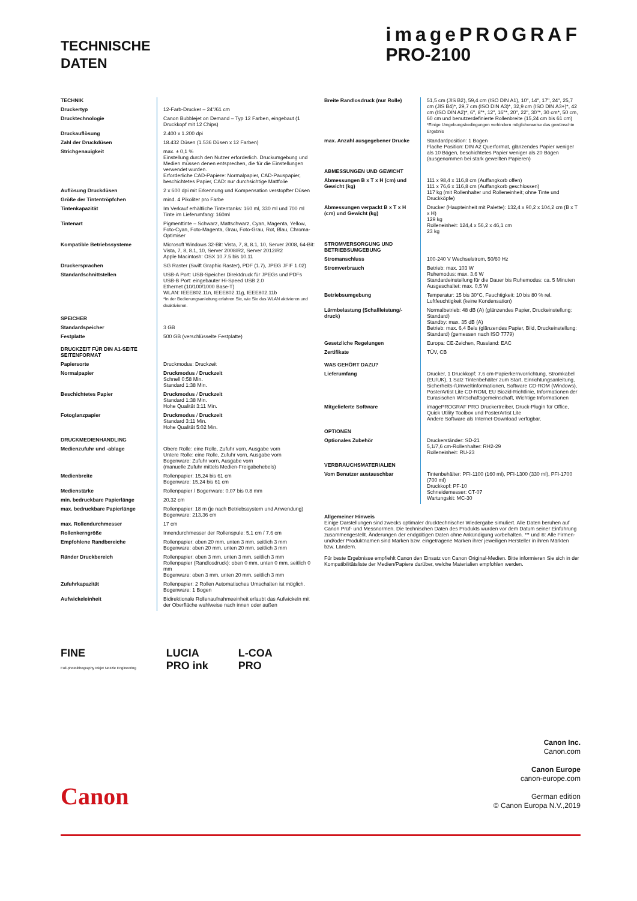TECHNISCHE
DATEN
imagePROGRAF
PRO-2100
| TECHNIK | |
| Druckertyp | 12-Farb-Drucker – 24"/61 cm |
| Drucktechnologie | Canon Bubblejet on Demand – Typ 12 Farben, eingebaut (1 Druckkopf mit 12 Chips) |
| Druckauflösung | 2.400 x 1.200 dpi |
| Zahl der Druckdüsen | 18.432 Düsen (1.536 Düsen x 12 Farben) |
| Strichgenauigkeit | max. ± 0,1 % Einstellung durch den Nutzer erforderlich. Druckumgebung und Medien müssen denen entsprechen, die für die Einstellungen verwendet wurden. Erforderliche CAD-Papiere: Normalpapier, CAD-Pauspapier, beschichtetes Papier, CAD: nur durchsichtige Mattfolie |
| Auflösung Druckdüsen | 2 x 600 dpi mit Erkennung und Kompensation verstopfter Düsen |
| Größe der Tintentröpfchen | mind. 4 Pikoliter pro Farbe |
| Tintenkapazität | Im Verkauf erhältliche Tintentanks: 160 ml, 330 ml und 700 ml Tinte im Lieferumfang: 160ml |
| Tintenart | Pigmenttinte – Schwarz, Mattschwarz, Cyan, Magenta, Yellow, Foto-Cyan, Foto-Magenta, Grau, Foto-Grau, Rot, Blau, Chroma-Optimiser |
| Kompatible Betriebssysteme | Microsoft Windows 32-Bit: Vista, 7, 8, 8.1, 10, Server 2008, 64-Bit: Vista, 7, 8, 8.1, 10, Server 2008/R2, Server 2012/R2 Apple Macintosh: OSX 10.7.5 bis 10.11 |
| Druckersprachen | SG Raster (Swift Graphic Raster), PDF (1.7), JPEG JFIF 1.02) |
| Standardschnittstellen | USB-A Port: USB-Speicher Direktdruck für JPEGs und PDFs USB-B Port: eingebauter Hi-Speed USB 2.0 Ethernet (10/100/1000 Base-T) WLAN: IEEE802.11n, IEEE802.11g, IEEE802.11b *In der Bedienungsanleitung erfahren Sie, wie Sie das WLAN aktivieren und deaktivieren. |
| SPEICHER | |
| Standardspeicher | 3 GB |
| Festplatte | 500 GB (verschlüsselte Festplatte) |
| DRUCKZEIT FÜR DIN A1-SEITE SEITENFORMAT | |
| Papiersorte | Druckmodus: Druckzeit |
| Normalpapier | Druckmodus / Druckzeit Schnell 0:58 Min. Standard 1:38 Min. |
| Beschichtetes Papier | Druckmodus / Druckzeit Standard 1:38 Min. Hohe Qualität 3:11 Min. |
| Fotoglanzpapier | Druckmodus / Druckzeit Standard 3:11 Min. Hohe Qualität 5:02 Min. |
| DRUCKMEDIENHANDLING | |
| Medienzufuhr und -ablage | Obere Rolle: eine Rolle, Zufuhr vorn, Ausgabe vorn Untere Rolle: eine Rolle, Zufuhr vorn, Ausgabe vorn Bogenware: Zufuhr vorn, Ausgabe vorn (manuelle Zufuhr mittels Medien-Freigabehebels) |
| Medienbreite | Rollenpapier: 15,24 bis 61 cm Bogenware: 15,24 bis 61 cm |
| Medienstärke | Rollenpapier / Bogenware: 0,07 bis 0,8 mm |
| min. bedruckbare Papierlänge | 20,32 cm |
| max. bedruckbare Papierlänge | Rollenpapier: 18 m (je nach Betriebssystem und Anwendung) Bogenware: 213,36 cm |
| max. Rollendurchmesser | 17 cm |
| Rollenkerngröße | Innendurchmesser der Rollenspule: 5,1 cm / 7,6 cm |
| Empfohlene Randbereiche | Rollenpapier: oben 20 mm, unten 3 mm, seitlich 3 mm Bogenware: oben 20 mm, unten 20 mm, seitlich 3 mm |
| Ränder Druckbereich | Rollenpapier: oben 3 mm, unten 3 mm, seitlich 3 mm Rollenpapier (Randlosdruck): oben 0 mm, unten 0 mm, seitlich 0 mm Bogenware: oben 3 mm, unten 20 mm, seitlich 3 mm |
| Zufuhrkapazität | Rollenpapier: 2 Rollen Automatisches Umschalten ist möglich. Bogenware: 1 Bogen |
| Aufwickeleinheit | Bidirektionale Rollenaufnahmeeinheit erlaubt das Aufwickeln mit der Oberfläche wahlweise nach innen oder außen |
| Breite Randlosdruck (nur Rolle) | 51,5 cm (JIS B2), 59,4 cm (ISO DIN A1), 10", 14", 17", 24", 25,7 cm (JIS B4)*, 29,7 cm (ISO DIN A3)*, 32,9 cm (ISO DIN A3+)*, 42 cm (ISO DIN A2)*, 6", 8"*, 12", 16"*, 20", 22", 30"*, 30 cm*, 50 cm, 60 cm und benutzerdefinierte Rollenbreite (15,24 cm bis 61 cm) *Einige Umgebungsbedingungen verhindern möglicherweise das gewünschte Ergebnis |
| max. Anzahl ausgegebener Drucke | Standardposition: 1 Bogen Flache Position: DIN A2 Querformat, glänzendes Papier weniger als 10 Bögen, beschichtetes Papier weniger als 20 Bögen (ausgenommen bei stark gewellten Papieren) |
| ABMESSUNGEN UND GEWICHT | |
| Abmessungen B x T x H (cm) und Gewicht (kg) | 111 x 98,4 x 116,8 cm (Auffangkorb offen) 111 x 76,6 x 116,8 cm (Auffangkorb geschlossen) 117 kg (mit Rollenhalter und Rolleneinheit; ohne Tinte und Druckköpfe) |
| Abmessungen verpackt B x T x H (cm) und Gewicht (kg) | Drucker (Haupteinheit mit Palette): 132,4 x 90,2 x 104,2 cm (B x T x H) 129 kg Rolleneinheit: 124,4 x 56,2 x 46,1 cm 23 kg |
| STROMVERSORGUNG UND BETRIEBSUMGEBUNG | |
| Stromanschluss | 100-240 V Wechselstrom, 50/60 Hz |
| Stromverbrauch | Betrieb: max. 103 W Ruhemodus: max. 3,6 W Standardeinstellung für die Dauer bis Ruhemodus: ca. 5 Minuten Ausgeschaltet: max. 0,5 W |
| Betriebsumgebung | Temperatur: 15 bis 30°C, Feuchtigkeit: 10 bis 80 % rel. Luftfeuchtigkeit (keine Kondensation) |
| Lärmbelastung (Schallleistung/-druck) | Normalbetrieb: 48 dB (A) (glänzendes Papier, Druckeinstellung: Standard) Standby: max. 35 dB (A) Betrieb: max. 6,4 Bels (glänzendes Papier, Bild, Druckeinstellung: Standard) (gemessen nach ISO 7779) |
| Gesetzliche Regelungen | Europa: CE-Zeichen, Russland: EAC |
| Zertifikate | TÜV, CB |
| WAS GEHÖRT DAZU? | |
| Lieferumfang | Drucker, 1 Druckkopf; 7,6 cm-Papierkernvorrichtung, Stromkabel (EU/UK), 1 Satz Tintenbehälter zum Start, Einrichtungsanleitung, Sicherheits-/Umweltinformationen, Software CD-ROM (Windows), PosterArtist Lite CD-ROM, EU Biozid-Richtlinie, Informationen der Eurasischen Wirtschaftsgemeinschaft, Wichtige Informationen |
| Mitgelieferte Software | imagePROGRAF PRO Druckertreiber, Druck-Plugin für Office, Quick Utility Toolbox und PosterArtist Lite Andere Software als Internet-Download verfügbar. |
| OPTIONEN | |
| Optionales Zubehör | Druckerständer: SD-21 5,1/7,6 cm-Rollenhalter: RH2-29 Rolleneinheit: RU-23 |
| VERBRAUCHSMATERIALIEN | |
| Vom Benutzer austauschbar | Tintenbehälter: PFI-1100 (160 ml), PFI-1300 (330 ml), PFI-1700 (700 ml) Druckkopf: PF-10 Schneidemesser: CT-07 Wartungskit: MC-30 |
Allgemeiner Hinweis
Einige Darstellungen sind zwecks optimaler drucktechnischer Wiedergabe simuliert. Alle Daten beruhen auf Canon Prüf- und Messnormen. Die technischen Daten des Produkts wurden vor dem Datum seiner Einführung zusammengestellt. Änderungen der endgültigen Daten ohne Ankündigung vorbehalten. ™ und ®: Alle Firmen- und/oder Produktnamen sind Marken bzw. eingetragene Marken ihrer jeweiligen Hersteller in ihren Märkten bzw. Ländern.
Für beste Ergebnisse empfiehlt Canon den Einsatz von Canon Original-Medien. Bitte informieren Sie sich in der Kompatibilitätsliste der Medien/Papiere darüber, welche Materialien empfohlen werden.
FINE
Full-photolithography Inkjet Nozzle Engineering
LUCIA
PRO ink
L-COA
PRO
Canon
Canon Inc.
Canon.com
Canon Europe
canon-europe.com
German edition
© Canon Europa N.V.,2019